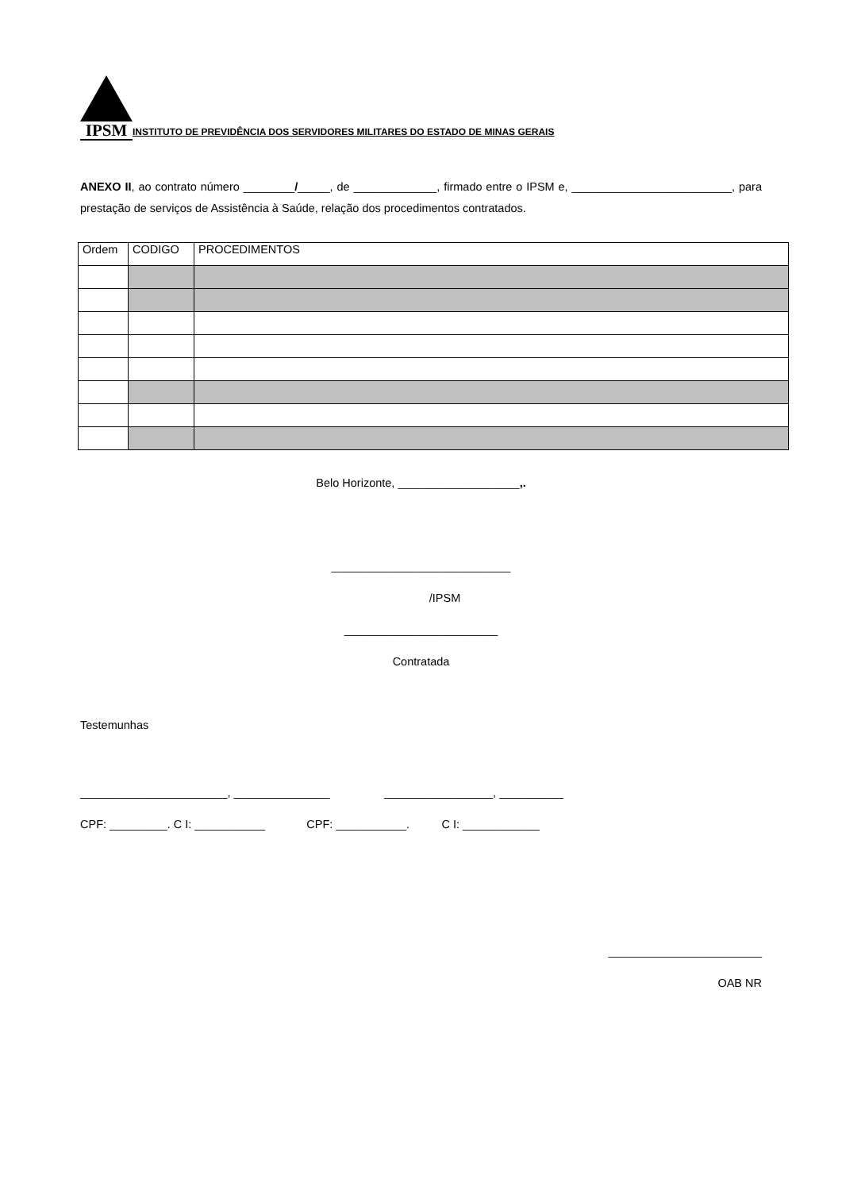IPSM
INSTITUTO DE PREVIDÊNCIA DOS SERVIDORES MILITARES DO ESTADO DE MINAS GERAIS
ANEXO II, ao contrato número ________/_____, de _____________, firmado entre o IPSM e, _________________________, para prestação de serviços de Assistência à Saúde, relação dos procedimentos contratados.
| Ordem | CODIGO | PROCEDIMENTOS |
Belo Horizonte, ___________________,.
____________________________
/IPSM
________________________
Contratada
Testemunhas
_______________________, _______________ _________________, __________
CPF: _________. C I: ___________ CPF: ___________. C I: ____________
________________________
OAB NR